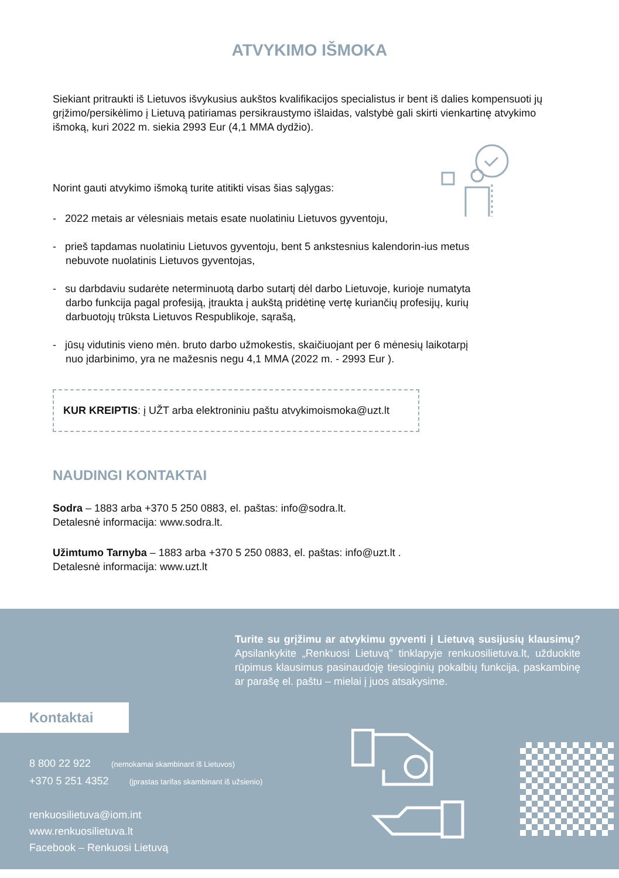ATVYKIMO IŠMOKA
Siekiant pritraukti iš Lietuvos išvykusius aukštos kvalifikacijos specialistus ir bent iš dalies kompensuoti jų grįžimo/persikėlimo į Lietuvą patiriamas persikraustymo išlaidas, valstybė gali skirti vienkartinę atvykimo išmoką, kuri 2022 m. siekia 2993 Eur (4,1 MMA dydžio).
Norint gauti atvykimo išmoką turite atitikti visas šias sąlygas:
- 2022 metais ar vėlesniais metais esate nuolatiniu Lietuvos gyventoju,
- prieš tapdamas nuolatiniu Lietuvos gyventoju, bent 5 ankstesnius kalendorin-ius metus nebuvote nuolatinis Lietuvos gyventojas,
- su darbdaviu sudarėte neterminuotą darbo sutartį dėl darbo Lietuvoje, kurioje numatyta darbo funkcija pagal profesiją, įtraukta į aukštą pridėtinę vertę kuriančių profesijų, kurių darbuotojų trūksta Lietuvos Respublikoje, sąrašą,
- jūsų vidutinis vieno mėn. bruto darbo užmokestis, skaičiuojant per 6 mėnesių laikotarpį nuo įdarbinimo, yra ne mažesnis negu 4,1 MMA (2022 m. - 2993 Eur ).
KUR KREIPTIS: į UŽT arba elektroniniu paštu atvykimoismoka@uzt.lt
NAUDINGI KONTAKTAI
Sodra – 1883 arba +370 5 250 0883, el. paštas: info@sodra.lt.
Detalesnė informacija: www.sodra.lt.
Užimtumo Tarnyba – 1883 arba +370 5 250 0883, el. paštas: info@uzt.lt .
Detalesnė informacija: www.uzt.lt
Turite su grįžimu ar atvykimu gyventi į Lietuvą susijusių klausimų? Apsilankykite „Renkuosi Lietuvą" tinklapyje renkuosilietuva.lt, užduokite rūpimus klausimus pasinaudoję tiesioginių pokalbių funkcija, paskambinę ar parašę el. paštu – mielai į juos atsakysime.
Kontaktai
8 800 22 922 (nemokamai skambinant iš Lietuvos)
+370 5 251 4352 (įprastas tarifas skambinant iš užsienio)
renkuosilietuva@iom.int
www.renkuosilietuva.lt
Facebook – Renkuosi Lietuvą